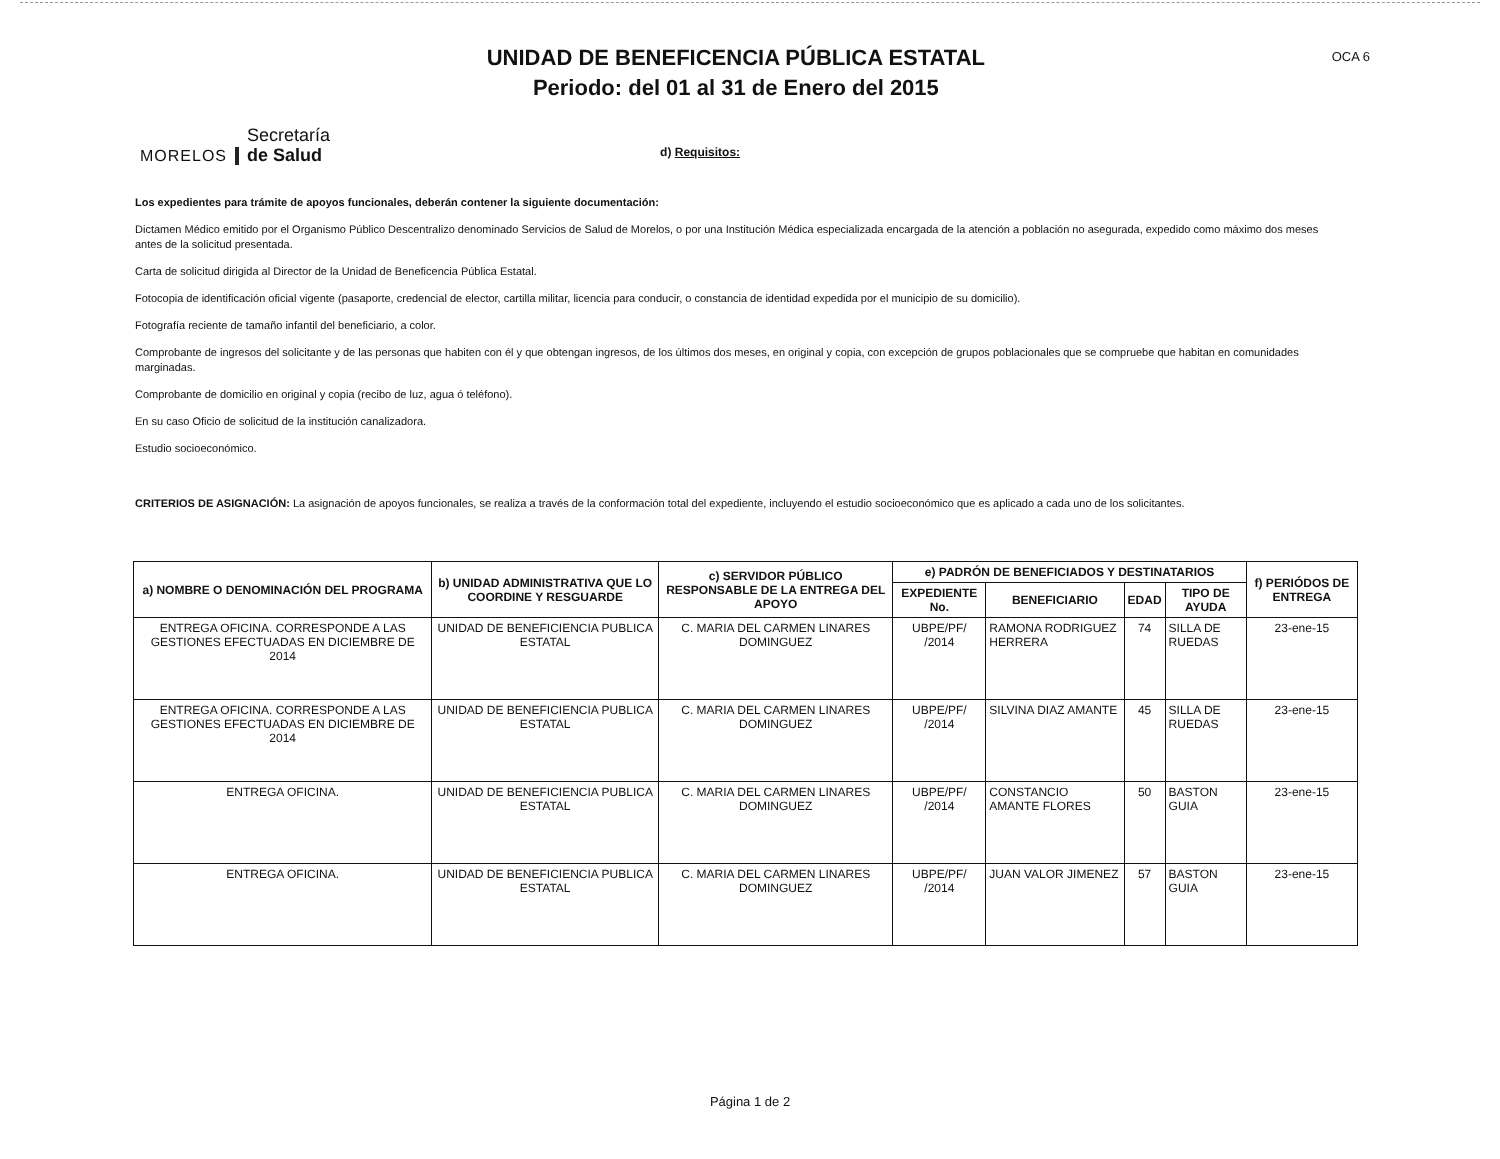UNIDAD DE BENEFICENCIA PÚBLICA ESTATAL
Periodo: del 01 al 31 de Enero del 2015
OCA 6
MORELOS
Secretaría
de Salud
d) Requisitos:
Los expedientes para trámite de apoyos funcionales, deberán contener la siguiente documentación:
Dictamen Médico emitido por el Organismo Público Descentralizo denominado Servicios de Salud de Morelos, o por una Institución Médica especializada encargada de la atención a población no asegurada, expedido como máximo dos meses antes de la solicitud presentada.
Carta de solicitud dirigida al Director de la Unidad de Beneficencia Pública Estatal.
Fotocopia de identificación oficial vigente (pasaporte, credencial de elector, cartilla militar, licencia para conducir, o constancia de identidad expedida por el municipio de su domicilio).
Fotografía reciente de tamaño infantil del beneficiario, a color.
Comprobante de ingresos del solicitante y de las personas que habiten con él y que obtengan ingresos, de los últimos dos meses, en original y copia, con excepción de grupos poblacionales que se compruebe que habitan en comunidades marginadas.
Comprobante de domicilio en original y copia (recibo de luz, agua ó teléfono).
En su caso Oficio de solicitud de la institución canalizadora.
Estudio socioeconómico.
CRITERIOS DE ASIGNACIÓN: La asignación de apoyos funcionales, se realiza a través de la conformación total del expediente, incluyendo el estudio socioeconómico que es aplicado a cada uno de los solicitantes.
| a) NOMBRE O DENOMINACIÓN DEL PROGRAMA | b) UNIDAD ADMINISTRATIVA QUE LO COORDINE Y RESGUARDE | c) SERVIDOR PÚBLICO RESPONSABLE DE LA ENTREGA DEL APOYO | e) PADRÓN DE BENEFICIADOS Y DESTINATARIOS | | | | f) PERIÓDOS DE ENTREGA |
| --- | --- | --- | --- | --- | --- | --- | --- |
| | | | EXPEDIENTE No. | BENEFICIARIO | EDAD | TIPO DE AYUDA | |
| ENTREGA OFICINA. CORRESPONDE A LAS GESTIONES EFECTUADAS EN DICIEMBRE DE 2014 | UNIDAD DE BENEFICIENCIA PUBLICA ESTATAL | C. MARIA DEL CARMEN LINARES DOMINGUEZ | UBPE/PF/ /2014 | RAMONA RODRIGUEZ HERRERA | 74 | SILLA DE RUEDAS | 23-ene-15 |
| ENTREGA OFICINA. CORRESPONDE A LAS GESTIONES EFECTUADAS EN DICIEMBRE DE 2014 | UNIDAD DE BENEFICIENCIA PUBLICA ESTATAL | C. MARIA DEL CARMEN LINARES DOMINGUEZ | UBPE/PF/ /2014 | SILVINA DIAZ AMANTE | 45 | SILLA DE RUEDAS | 23-ene-15 |
| ENTREGA OFICINA. | UNIDAD DE BENEFICIENCIA PUBLICA ESTATAL | C. MARIA DEL CARMEN LINARES DOMINGUEZ | UBPE/PF/ /2014 | CONSTANCIO AMANTE FLORES | 50 | BASTON GUIA | 23-ene-15 |
| ENTREGA OFICINA. | UNIDAD DE BENEFICIENCIA PUBLICA ESTATAL | C. MARIA DEL CARMEN LINARES DOMINGUEZ | UBPE/PF/ /2014 | JUAN VALOR JIMENEZ | 57 | BASTON GUIA | 23-ene-15 |
Página 1 de 2